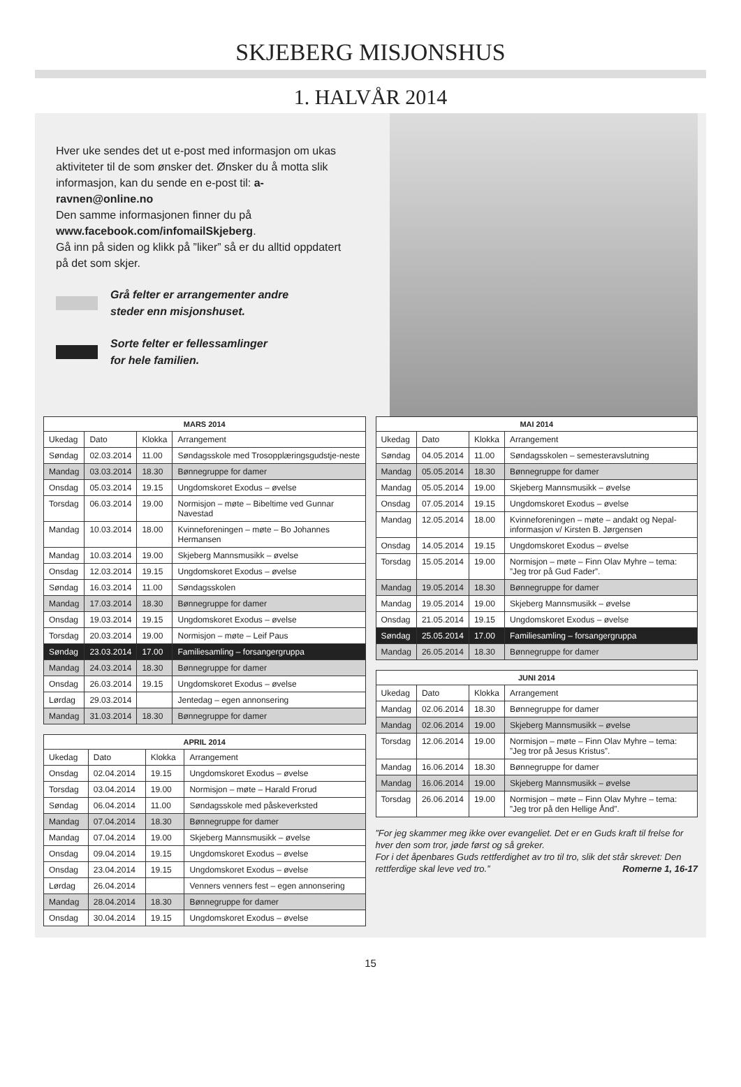SKJEBERG MISJONSHUS
1. HALVÅR 2014
Hver uke sendes det ut e-post med informasjon om ukas aktiviteter til de som ønsker det. Ønsker du å motta slik informasjon, kan du sende en e-post til: a-ravnen@online.no
Den samme informasjonen finner du på www.facebook.com/infomailSkjeberg.
Gå inn på siden og klikk på ”liker” så er du alltid oppdatert på det som skjer.
Grå felter er arrangementer andre
steder enn misjonshuset.
Sorte felter er fellessamlinger
for hele familien.
| MARS 2014 | | | |
| --- | --- | --- | --- |
| Ukedag | Dato | Klokka | Arrangement |
| Søndag | 02.03.2014 | 11.00 | Søndagsskole med Trosopplæringsgudstje-neste |
| Mandag | 03.03.2014 | 18.30 | Bønnegruppe for damer |
| Onsdag | 05.03.2014 | 19.15 | Ungdomskoret Exodus – øvelse |
| Torsdag | 06.03.2014 | 19.00 | Normisjon – møte – Bibeltime ved Gunnar Navestad |
| Mandag | 10.03.2014 | 18.00 | Kvinneforeningen – møte – Bo Johannes Hermansen |
| Mandag | 10.03.2014 | 19.00 | Skjeberg Mannsmusikk – øvelse |
| Onsdag | 12.03.2014 | 19.15 | Ungdomskoret Exodus – øvelse |
| Søndag | 16.03.2014 | 11.00 | Søndagsskolen |
| Mandag | 17.03.2014 | 18.30 | Bønnegruppe for damer |
| Onsdag | 19.03.2014 | 19.15 | Ungdomskoret Exodus – øvelse |
| Torsdag | 20.03.2014 | 19.00 | Normisjon – møte – Leif Paus |
| Søndag | 23.03.2014 | 17.00 | Familiesamling – forsangergruppa |
| Mandag | 24.03.2014 | 18.30 | Bønnegruppe for damer |
| Onsdag | 26.03.2014 | 19.15 | Ungdomskoret Exodus – øvelse |
| Lørdag | 29.03.2014 | | Jentedag – egen annonsering |
| Mandag | 31.03.2014 | 18.30 | Bønnegruppe for damer |
| APRIL 2014 | | | |
| --- | --- | --- | --- |
| Ukedag | Dato | Klokka | Arrangement |
| Onsdag | 02.04.2014 | 19.15 | Ungdomskoret Exodus – øvelse |
| Torsdag | 03.04.2014 | 19.00 | Normisjon – møte – Harald Frorud |
| Søndag | 06.04.2014 | 11.00 | Søndagsskole med påskeverksted |
| Mandag | 07.04.2014 | 18.30 | Bønnegruppe for damer |
| Mandag | 07.04.2014 | 19.00 | Skjeberg Mannsmusikk – øvelse |
| Onsdag | 09.04.2014 | 19.15 | Ungdomskoret Exodus – øvelse |
| Onsdag | 23.04.2014 | 19.15 | Ungdomskoret Exodus – øvelse |
| Lørdag | 26.04.2014 | | Venners venners fest – egen annonsering |
| Mandag | 28.04.2014 | 18.30 | Bønnegruppe for damer |
| Onsdag | 30.04.2014 | 19.15 | Ungdomskoret Exodus – øvelse |
| MAI 2014 | | | |
| --- | --- | --- | --- |
| Ukedag | Dato | Klokka | Arrangement |
| Søndag | 04.05.2014 | 11.00 | Søndagsskolen – semesteravslutning |
| Mandag | 05.05.2014 | 18.30 | Bønnegruppe for damer |
| Mandag | 05.05.2014 | 19.00 | Skjeberg Mannsmusikk – øvelse |
| Onsdag | 07.05.2014 | 19.15 | Ungdomskoret Exodus – øvelse |
| Mandag | 12.05.2014 | 18.00 | Kvinneforeningen – møte – andakt og Nepal-informasjon v/ Kirsten B. Jørgensen |
| Onsdag | 14.05.2014 | 19.15 | Ungdomskoret Exodus – øvelse |
| Torsdag | 15.05.2014 | 19.00 | Normisjon – møte – Finn Olav Myhre – tema: ”Jeg tror på Gud Fader”. |
| Mandag | 19.05.2014 | 18.30 | Bønnegruppe for damer |
| Mandag | 19.05.2014 | 19.00 | Skjeberg Mannsmusikk – øvelse |
| Onsdag | 21.05.2014 | 19.15 | Ungdomskoret Exodus – øvelse |
| Søndag | 25.05.2014 | 17.00 | Familiesamling – forsangergruppa |
| Mandag | 26.05.2014 | 18.30 | Bønnegruppe for damer |
| JUNI 2014 | | | |
| --- | --- | --- | --- |
| Ukedag | Dato | Klokka | Arrangement |
| Mandag | 02.06.2014 | 18.30 | Bønnegruppe for damer |
| Mandag | 02.06.2014 | 19.00 | Skjeberg Mannsmusikk – øvelse |
| Torsdag | 12.06.2014 | 19.00 | Normisjon – møte – Finn Olav Myhre – tema: ”Jeg tror på Jesus Kristus”. |
| Mandag | 16.06.2014 | 18.30 | Bønnegruppe for damer |
| Mandag | 16.06.2014 | 19.00 | Skjeberg Mannsmusikk – øvelse |
| Torsdag | 26.06.2014 | 19.00 | Normisjon – møte – Finn Olav Myhre – tema: ”Jeg tror på den Hellige Ånd”. |
”For jeg skammer meg ikke over evangeliet. Det er en Guds kraft til frelse for hver den som tror, jøde først og så greker.
For i det åpenbares Guds rettferdighet av tro til tro, slik det står skrevet: Den rettferdige skal leve ved tro.” Romerne 1, 16-17
15